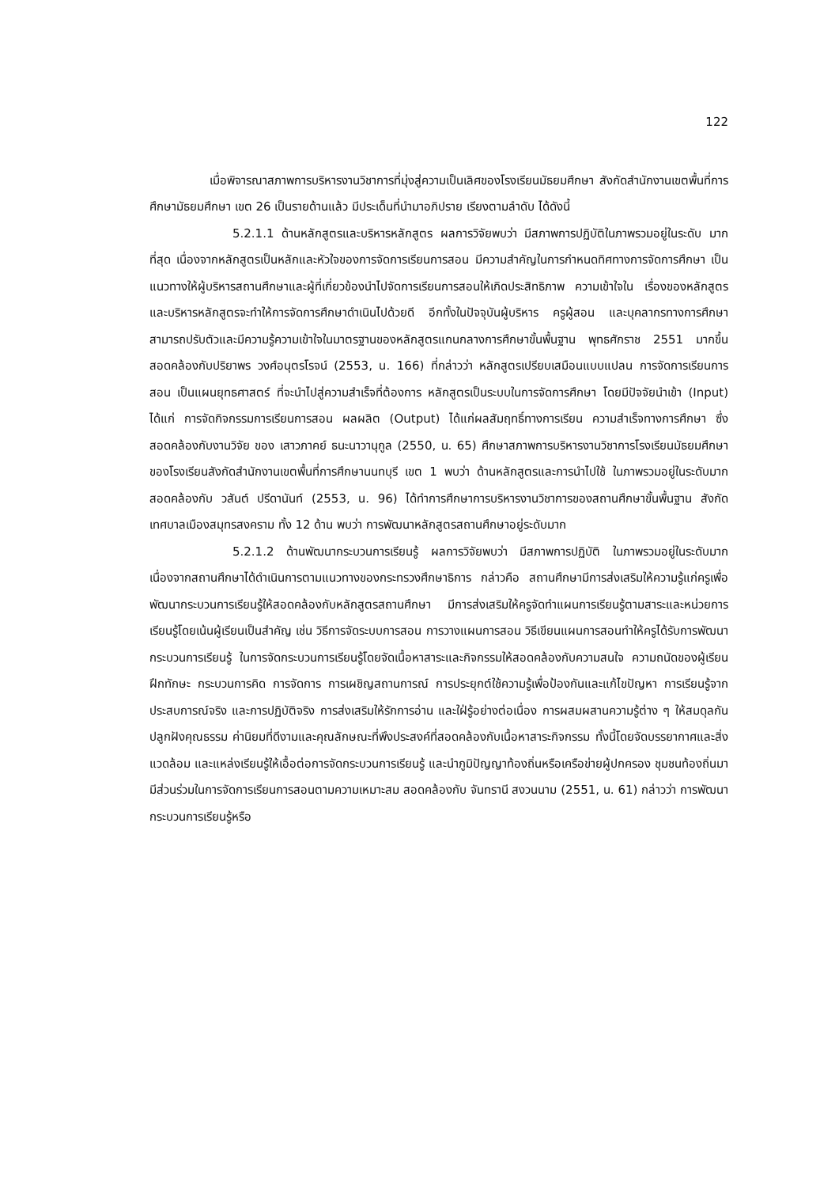122
เมื่อพิจารณาสภาพการบริหารงานวิชาการที่มุ่งสู่ความเป็นเลิศของโรงเรียนมัธยมศึกษา สังกัดสำนักงานเขตพื้นที่การศึกษามัธยมศึกษา เขต 26 เป็นรายด้านแล้ว มีประเด็นที่นำมาอภิปราย เรียงตามลำดับ ได้ดังนี้
5.2.1.1 ด้านหลักสูตรและบริหารหลักสูตร ผลการวิจัยพบว่า มีสภาพการปฏิบัติในภาพรวมอยู่ในระดับ มากที่สุด เนื่องจากหลักสูตรเป็นหลักและหัวใจของการจัดการเรียนการสอน มีความสำคัญในการกำหนดทิศทางการจัดการศึกษา เป็นแนวทางให้ผู้บริหารสถานศึกษาและผู้ที่เกี่ยวข้องนำไปจัดการเรียนการสอนให้เกิดประสิทธิภาพ ความเข้าใจใน เรื่องของหลักสูตรและบริหารหลักสูตรจะทำให้การจัดการศึกษาดำเนินไปด้วยดี อีกทั้งในปัจจุบันผู้บริหาร ครูผู้สอน และบุคลากรทางการศึกษาสามารถปรับตัวและมีความรู้ความเข้าใจในมาตรฐานของหลักสูตรแกนกลางการศึกษาขั้นพื้นฐาน พุทธศักราช 2551 มากขึ้น สอดคล้องกับปริยาพร วงศ์อนุตรโรจน์ (2553, น. 166) ที่กล่าวว่า หลักสูตรเปรียบเสมือนแบบแปลน การจัดการเรียนการสอน เป็นแผนยุทธศาสตร์ ที่จะนำไปสู่ความสำเร็จที่ต้องการ หลักสูตรเป็นระบบในการจัดการศึกษา โดยมีปัจจัยนำเข้า (Input) ได้แก่ การจัดกิจกรรมการเรียนการสอน ผลผลิต (Output) ได้แก่ผลสัมฤทธิ์ทางการเรียน ความสำเร็จทางการศึกษา ซึ่งสอดคล้องกับงานวิจัย ของ เสาวภาคย์ ธนะนาวานุกูล (2550, น. 65) ศึกษาสภาพการบริหารงานวิชาการโรงเรียนมัธยมศึกษาของโรงเรียนสังกัดสำนักงานเขตพื้นที่การศึกษานนทบุรี เขต 1 พบว่า ด้านหลักสูตรและการนำไปใช้ ในภาพรวมอยู่ในระดับมาก สอดคล้องกับ วสันต์ ปรีดานันท์ (2553, น. 96) ได้ทำการศึกษาการบริหารงานวิชาการของสถานศึกษาขั้นพื้นฐาน สังกัดเทศบาลเมืองสมุทรสงคราม ทั้ง 12 ด้าน พบว่า การพัฒนาหลักสูตรสถานศึกษาอยู่ระดับมาก
5.2.1.2 ด้านพัฒนากระบวนการเรียนรู้ ผลการวิจัยพบว่า มีสภาพการปฏิบัติ ในภาพรวมอยู่ในระดับมาก เนื่องจากสถานศึกษาได้ดำเนินการตามแนวทางของกระทรวงศึกษาธิการ กล่าวคือ สถานศึกษามีการส่งเสริมให้ความรู้แก่ครูเพื่อพัฒนากระบวนการเรียนรู้ให้สอดคล้องกับหลักสูตรสถานศึกษา มีการส่งเสริมให้ครูจัดทำแผนการเรียนรู้ตามสาระและหน่วยการเรียนรู้โดยเน้นผู้เรียนเป็นสำคัญ เช่น วิธีการจัดระบบการสอน การวางแผนการสอน วิธีเขียนแผนการสอนทำให้ครูได้รับการพัฒนากระบวนการเรียนรู้ ในการจัดกระบวนการเรียนรู้โดยจัดเนื้อหาสาระและกิจกรรมให้สอดคล้องกับความสนใจ ความถนัดของผู้เรียน ฝึกทักษะ กระบวนการคิด การจัดการ การเผชิญสถานการณ์ การประยุกต์ใช้ความรู้เพื่อป้องกันและแก้ไขปัญหา การเรียนรู้จากประสบการณ์จริง และการปฏิบัติจริง การส่งเสริมให้รักการอ่าน และใฝ่รู้อย่างต่อเนื่อง การผสมผสานความรู้ต่าง ๆ ให้สมดุลกัน ปลูกฝังคุณธรรม ค่านิยมที่ดีงามและคุณลักษณะที่พึงประสงค์ที่สอดคล้องกับเนื้อหาสาระกิจกรรม ทั้งนี้โดยจัดบรรยากาศและสิ่งแวดล้อม และแหล่งเรียนรู้ให้เอื้อต่อการจัดกระบวนการเรียนรู้ และนำภูมิปัญญาท้องถิ่นหรือเครือข่ายผู้ปกครอง ชุมชนท้องถิ่นมามีส่วนร่วมในการจัดการเรียนการสอนตามความเหมาะสม สอดคล้องกับ จันทรานี สงวนนาม (2551, น. 61) กล่าวว่า การพัฒนากระบวนการเรียนรู้หรือ